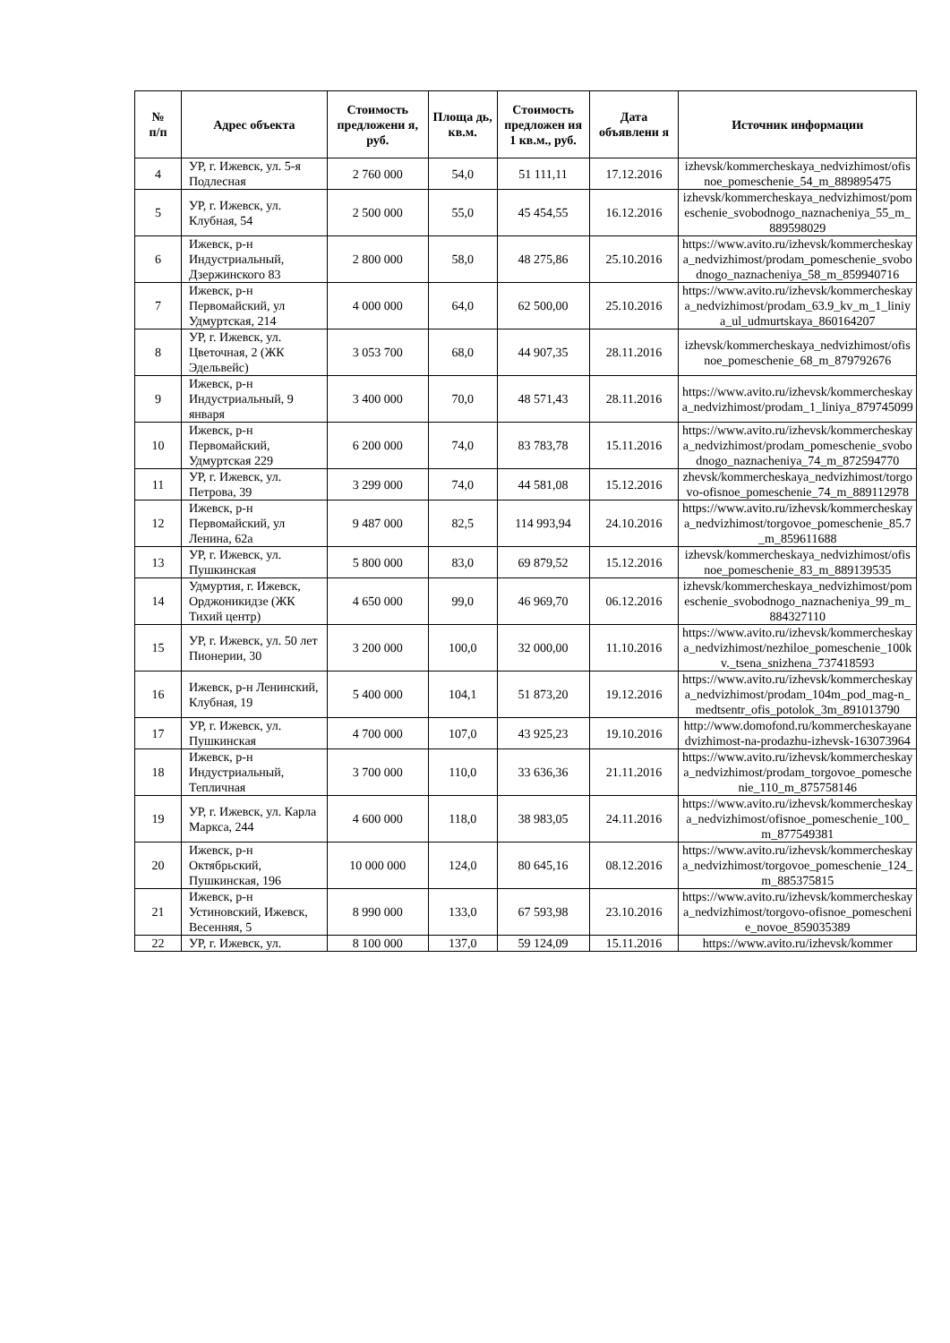| № п/п | Адрес объекта | Стоимость предложени я, руб. | Площа дь, кв.м. | Стоимость предложен ия 1 кв.м., руб. | Дата объявлени я | Источник информации |
| --- | --- | --- | --- | --- | --- | --- |
| 4 | УР, г. Ижевск, ул. 5-я Подлесная | 2 760 000 | 54,0 | 51 111,11 | 17.12.2016 | izhevsk/kommercheskaya_nedvizhimost/ofisnoe_pomeschenie_54_m_889895475 |
| 5 | УР, г. Ижевск, ул. Клубная, 54 | 2 500 000 | 55,0 | 45 454,55 | 16.12.2016 | izhevsk/kommercheskaya_nedvizhimost/pomeschenie_svobodnogo_naznacheniya_55_m_889598029 |
| 6 | Ижевск, р-н Индустриальный, Дзержинского 83 | 2 800 000 | 58,0 | 48 275,86 | 25.10.2016 | https://www.avito.ru/izhevsk/kommercheskaya_nedvizhimost/prodam_pomeschenie_svobodnogo_naznacheniya_58_m_859940716 |
| 7 | Ижевск, р-н Первомайский, ул Удмуртская, 214 | 4 000 000 | 64,0 | 62 500,00 | 25.10.2016 | https://www.avito.ru/izhevsk/kommercheskaya_nedvizhimost/prodam_63.9_kv_m_1_liniya_ul_udmurtskaya_860164207 |
| 8 | УР, г. Ижевск, ул. Цветочная, 2 (ЖК Эдельвейс) | 3 053 700 | 68,0 | 44 907,35 | 28.11.2016 | izhevsk/kommercheskaya_nedvizhimost/ofisnoe_pomeschenie_68_m_879792676 |
| 9 | Ижевск, р-н Индустриальный, 9 января | 3 400 000 | 70,0 | 48 571,43 | 28.11.2016 | https://www.avito.ru/izhevsk/kommercheskaya_nedvizhimost/prodam_1_liniya_879745099 |
| 10 | Ижевск, р-н Первомайский, Удмуртская 229 | 6 200 000 | 74,0 | 83 783,78 | 15.11.2016 | https://www.avito.ru/izhevsk/kommercheskaya_nedvizhimost/prodam_pomeschenie_svobodnogo_naznacheniya_74_m_872594770 |
| 11 | УР, г. Ижевск, ул. Петрова, 39 | 3 299 000 | 74,0 | 44 581,08 | 15.12.2016 | zhevsk/kommercheskaya_nedvizhimost/torgovo-ofisnoe_pomeschenie_74_m_889112978 |
| 12 | Ижевск, р-н Первомайский, ул Ленина, 62а | 9 487 000 | 82,5 | 114 993,94 | 24.10.2016 | https://www.avito.ru/izhevsk/kommercheskaya_nedvizhimost/torgovoe_pomeschenie_85.7_m_859611688 |
| 13 | УР, г. Ижевск, ул. Пушкинская | 5 800 000 | 83,0 | 69 879,52 | 15.12.2016 | izhevsk/kommercheskaya_nedvizhimost/ofisnoe_pomeschenie_83_m_889139535 |
| 14 | Удмуртия, г. Ижевск, Орджоникидзе (ЖК Тихий центр) | 4 650 000 | 99,0 | 46 969,70 | 06.12.2016 | izhevsk/kommercheskaya_nedvizhimost/pomeschenie_svobodnogo_naznacheniya_99_m_884327110 |
| 15 | УР, г. Ижевск, ул. 50 лет Пионерии, 30 | 3 200 000 | 100,0 | 32 000,00 | 11.10.2016 | https://www.avito.ru/izhevsk/kommercheskaya_nedvizhimost/nezhiloe_pomeschenie_100kv._tsena_snizhena_737418593 |
| 16 | Ижевск, р-н Ленинский, Клубная, 19 | 5 400 000 | 104,1 | 51 873,20 | 19.12.2016 | https://www.avito.ru/izhevsk/kommercheskaya_nedvizhimost/prodam_104m_pod_mag-n_medtsentr_ofis_potolok_3m_891013790 |
| 17 | УР, г. Ижевск, ул. Пушкинская | 4 700 000 | 107,0 | 43 925,23 | 19.10.2016 | http://www.domofond.ru/kommercheskayanedvizhimost-na-prodazhu-izhevsk-163073964 |
| 18 | Ижевск, р-н Индустриальный, Тепличная | 3 700 000 | 110,0 | 33 636,36 | 21.11.2016 | https://www.avito.ru/izhevsk/kommercheskaya_nedvizhimost/prodam_torgovoe_pomeschenie_110_m_875758146 |
| 19 | УР, г. Ижевск, ул. Карла Маркса, 244 | 4 600 000 | 118,0 | 38 983,05 | 24.11.2016 | https://www.avito.ru/izhevsk/kommercheskaya_nedvizhimost/ofisnoe_pomeschenie_100_m_877549381 |
| 20 | Ижевск, р-н Октябрьский, Пушкинская, 196 | 10 000 000 | 124,0 | 80 645,16 | 08.12.2016 | https://www.avito.ru/izhevsk/kommercheskaya_nedvizhimost/torgovoe_pomeschenie_124_m_885375815 |
| 21 | Ижевск, р-н Устиновский, Ижевск, Весенняя, 5 | 8 990 000 | 133,0 | 67 593,98 | 23.10.2016 | https://www.avito.ru/izhevsk/kommercheskaya_nedvizhimost/torgovo-ofisnoe_pomeschenie_novoe_859035389 |
| 22 | УР, г. Ижевск, ул. | 8 100 000 | 137,0 | 59 124,09 | 15.11.2016 | https://www.avito.ru/izhevsk/kommer |